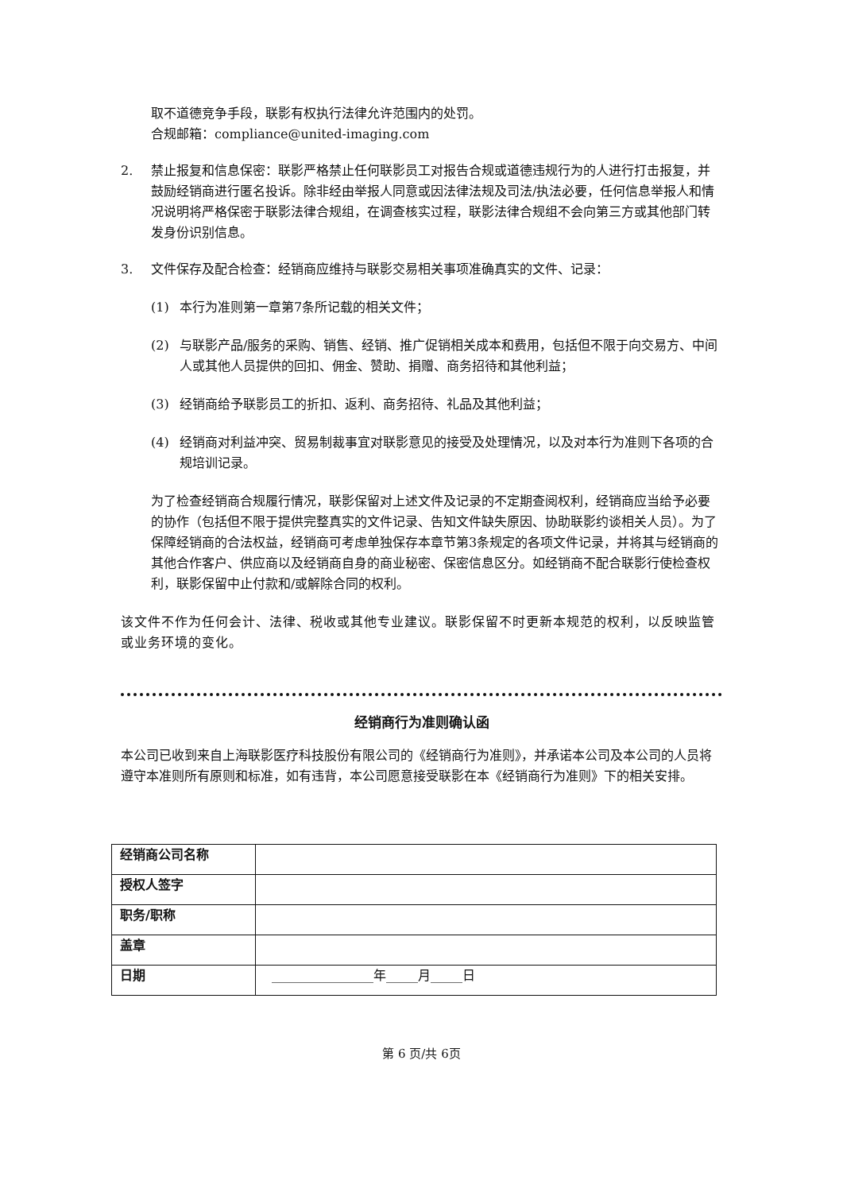取不道德竞争手段，联影有权执行法律允许范围内的处罚。
合规邮箱：compliance@united-imaging.com
2. 禁止报复和信息保密：联影严格禁止任何联影员工对报告合规或道德违规行为的人进行打击报复，并鼓励经销商进行匿名投诉。除非经由举报人同意或因法律法规及司法/执法必要，任何信息举报人和情况说明将严格保密于联影法律合规组，在调查核实过程，联影法律合规组不会向第三方或其他部门转发身份识别信息。
3. 文件保存及配合检查：经销商应维持与联影交易相关事项准确真实的文件、记录：
(1) 本行为准则第一章第7条所记载的相关文件；
(2) 与联影产品/服务的采购、销售、经销、推广促销相关成本和费用，包括但不限于向交易方、中间人或其他人员提供的回扣、佣金、赞助、捐赠、商务招待和其他利益；
(3) 经销商给予联影员工的折扣、返利、商务招待、礼品及其他利益；
(4) 经销商对利益冲突、贸易制裁事宜对联影意见的接受及处理情况，以及对本行为准则下各项的合规培训记录。
为了检查经销商合规履行情况，联影保留对上述文件及记录的不定期查阅权利，经销商应当给予必要的协作（包括但不限于提供完整真实的文件记录、告知文件缺失原因、协助联影约谈相关人员）。为了保障经销商的合法权益，经销商可考虑单独保存本章节第3条规定的各项文件记录，并将其与经销商的其他合作客户、供应商以及经销商自身的商业秘密、保密信息区分。如经销商不配合联影行使检查权利，联影保留中止付款和/或解除合同的权利。
该文件不作为任何会计、法律、税收或其他专业建议。联影保留不时更新本规范的权利，以反映监管或业务环境的变化。
经销商行为准则确认函
本公司已收到来自上海联影医疗科技股份有限公司的《经销商行为准则》，并承诺本公司及本公司的人员将遵守本准则所有原则和标准，如有违背，本公司愿意接受联影在本《经销商行为准则》下的相关安排。
| 经销商公司名称 | |
| 授权人签字 | |
| 职务/职称 | |
| 盖章 | |
| 日期 | ________________年_____月_____日 |
第 6 页/共 6页